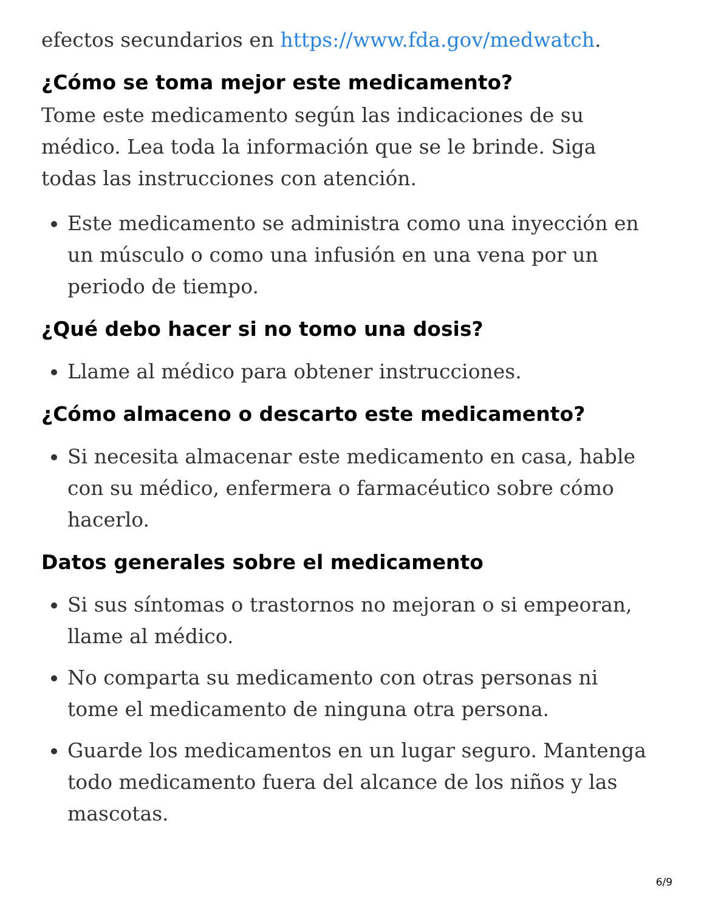efectos secundarios en https://www.fda.gov/medwatch.
¿Cómo se toma mejor este medicamento?
Tome este medicamento según las indicaciones de su médico. Lea toda la información que se le brinde. Siga todas las instrucciones con atención.
Este medicamento se administra como una inyección en un músculo o como una infusión en una vena por un periodo de tiempo.
¿Qué debo hacer si no tomo una dosis?
Llame al médico para obtener instrucciones.
¿Cómo almaceno o descarto este medicamento?
Si necesita almacenar este medicamento en casa, hable con su médico, enfermera o farmacéutico sobre cómo hacerlo.
Datos generales sobre el medicamento
Si sus síntomas o trastornos no mejoran o si empeoran, llame al médico.
No comparta su medicamento con otras personas ni tome el medicamento de ninguna otra persona.
Guarde los medicamentos en un lugar seguro. Mantenga todo medicamento fuera del alcance de los niños y las mascotas.
6/9